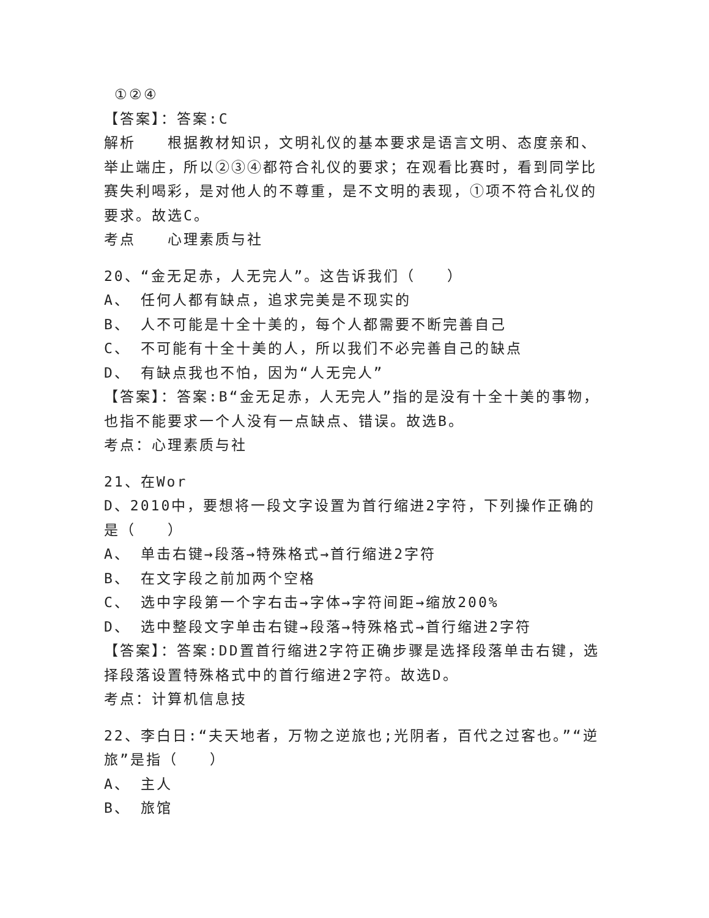①②④
【答案】：答案:C
解析　　根据教材知识，文明礼仪的基本要求是语言文明、态度亲和、举止端庄，所以②③④都符合礼仪的要求；在观看比赛时，看到同学比赛失利喝彩，是对他人的不尊重，是不文明的表现，①项不符合礼仪的要求。故选C。
考点　　心理素质与社
20、“金无足赤，人无完人”。这告诉我们（　　）
A、 任何人都有缺点，追求完美是不现实的
B、 人不可能是十全十美的，每个人都需要不断完善自己
C、 不可能有十全十美的人，所以我们不必完善自己的缺点
D、 有缺点我也不怕，因为“人无完人”
【答案】：答案:B“金无足赤，人无完人”指的是没有十全十美的事物，也指不能要求一个人没有一点缺点、错误。故选B。
考点：心理素质与社
21、在Wor
D、2010中，要想将一段文字设置为首行缩进2字符，下列操作正确的是（　　）
A、 单击右键→段落→特殊格式→首行缩进2字符
B、 在文字段之前加两个空格
C、 选中字段第一个字右击→字体→字符间距→缩放200%
D、 选中整段文字单击右键→段落→特殊格式→首行缩进2字符
【答案】：答案:DD置首行缩进2字符正确步骤是选择段落单击右键，选择段落设置特殊格式中的首行缩进2字符。故选D。
考点：计算机信息技
22、李白日:“夫天地者，万物之逆旅也;光阴者，百代之过客也。”“逆旅”是指（　　）
A、 主人
B、 旅馆